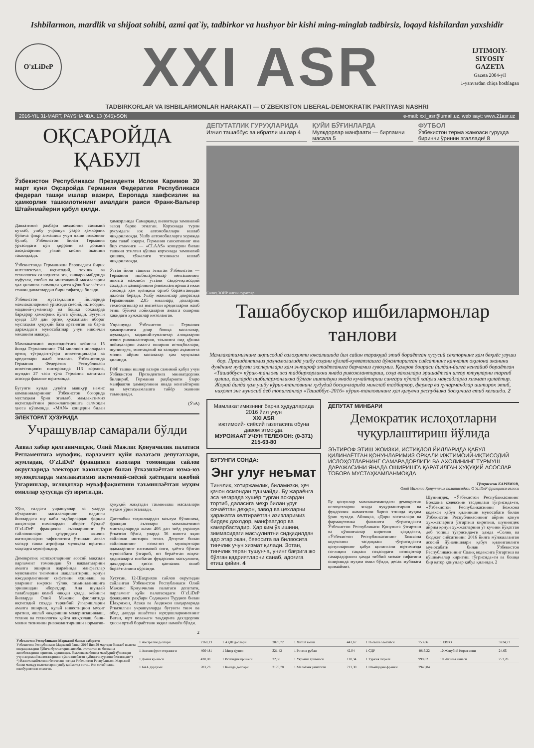Ishbilarmon, mardlik va shijoat sohibi, azmi qat`iy, tadbirkor va hushyor bir kishi ming-minglab tadbirsiz, loqayd kishilardan yaxshidir
O'zLiDeP
XXI ASR
IJTIMOIY-
SIYOSIY
GAZETA
Gazeta 2004-yil
1-yanvardan chiqa boshlagan
TADBIRKORLAR VA ISHBILARMONLAR HARAKATI — O`ZBEKISTON LIBERAL-DEMOKRATIK PARTIYASI NASHRI
2016-YIL 31-MART, PAYSHANBA. 13 (645)-SON e-mail: xxi_asr@umail.uz, web sayt: www.21asr.uz
ОҚСАРОЙДА ҚАБУЛ
Ўзбекистон Республикаси Президенти Ислом Каримов 30 март куни Оқсаройда Германия Федератив Республикаси федерал ташқи ишлар вазири, Европада хавфсизлик ва ҳамкорлик ташкилотининг амалдаги раиси Франк-Вальтер Штайнмайерни қабул қилди.
Давлатимиз раҳбари меҳмонни самимий кутлаб, ушбу учрашув ўзаро ҳамкорлик бўйича фикр алмашиш учун яхши имконият бўлиб, Ўзбекистон билан Германия ўртасидаги кўп қиррали ва доимий алоқаларнинг узвий қисми эканини таъкидлади.
Ўзбекистонда Германияни Европадаги йирик интеллектуал, иқтисодий, техник ва технологик салоҳиятга эга, халқаро майдонда нуфузли, глобал ва минтақавий масалаларни ҳал қилишга салмоқли ҳисса қўшиб келаётган етакчи давлатлардан бири сифатида билади.
Ўзбекистон мустақиллиги йилларида мамлакатларимиз ўртасида сиёсий, иқтисодий, маданий-гуманитар ва бошқа соҳаларда барқарор ҳамкорлик йўлга қўйилди. Бугунги кунда 130 дан ортиқ ҳужжатдан иборат мустаҳкам ҳуқуқий база яратилган ва барча даражадаги муносабатлар учун ишончли механизм мавжуд.
Мамлакатимиз иқтисодиётига кейинги 15 йилда Германиянинг 784 миллион доллардан ортиқ тўғридан-тўғри инвестициялари ва кредитлари жалб этилган. Ўзбекистонда Германия Федератив Республикаси инвестицияси иштирокида 113 корхона, шундан 27 таси тўла Германия капитали асосида фаолият юритмоқда.
Бугунги кунда дунёга машҳур немис компанияларининг Ўзбекистон бозорида мустаҳкам ўрин эгаллаб, мамлакатимиз иқтисодиётини ривожлантиришга салмоқли ҳисса қўшмоқда. «MAN» концерни билан ҳамкорликда Самарқанд вилоятида замонавий завод барпо этилган. Корхонада турли русумдаги юк автомобиллари ишлаб чиқарилмоқда. Ушбу автомобилларга хорижда ҳам талаб юқори. Германия саноатининг яна бир етакчиси — «CLAAS» концерни билан ташкил этилган қўшма корхонада замонавий қишлоқ хўжалиги техникаси ишлаб чиқарилмоқда.
Ўтган йили ташкил этилган Ўзбекистон — Германия ишбилармонлар кенгашининг иккита мажлиси ўтгани савдо-иқтисодий соҳадаги ҳамкорликни ривожлантиришга икки томонда ҳам қизиқиш ортиб бораётганидан далолат беради. Ушбу мажлислар доирасида Германиядан 2,85 миллиард долларлик технологиялар ва имтиёзли кредитларни жалб этиш бўйича лойиҳаларни амалга ошириш ҳақидаги ҳужжатлар имзоланган.
Учрашувда Ўзбекистон — Германия ҳамкорлигига доир бошқа масалалар, жумладан, маданий-гуманитар алоқаларни изчил ривожлантириш, таълимга оид қўшма лойиҳаларни амалга ошириш истиқболлари, шунингдек, минтақавий ва халқаро аҳамиятга молик айрим масалалар ҳам муҳокама қилинди.
ГФР ташқи ишлар вазири самимий қабул учун Ўзбекистон Президентига миннатдорлик билдириб, Германия раҳбарияти ўзаро манфаатли ҳамкорликни янада кенгайтириш ва мустаҳкамлашга тайёр эканини таъкидлади.
(ЎзА)
ЭЛЕКТОРАТ ҲУЗУРИДА
Учрашувлар самарали бўлди
Аввал хабар қилганимиздек, Олий Мажлис Қонунчилик палатаси Регламентига мувофиқ, парламент қуйи палатаси депутатлари, жумладан, O'zLiDeP фракцияси аъзолари томонидан сайлов округларида электорат вакиллари билан ўтказилаётган юзма-юз мулоқотларда мамлакатимиз ижтимоий-сиёсий ҳаётидаги ижобий ўзгаришлар, ислоҳотлар муваффақиятини таъминлаётган муҳим омиллар хусусида сўз юритилди.
Хўш, галдаги учрашувлар ва уларда кўтарилган масалаларнинг олдинги йиллардаги шу каби тадбирлардан фарқли жиҳатлари нималардан иборат бўлди? O`zLiDeP фракцияси аъзоларининг ўз сайловчилари ҳузуридаги «кичик имтиҳонлар»и тафсилотига ўтишдан аввал мазкур савол атрофида мулоҳаза юритиш мақсадга мувофиқдир.
Демократик ислоҳотларнинг асосий мақсади парламент томонидан ўз ваколатларини амалга ошириш жараёнида манфаатлар мувозанати тизимини шакллантириш, қонун ижодкорлигининг сифатини яхшилаш ва уларнинг ижроси тўлиқ таъминланишига эришишдан иборатдир. Ана шундай талаблардан келиб чиққан ҳолда, кейинги йилларда Олий Мажлис фаолиятида иқтисодий соҳада таркибий ўзгаришларни амалга ошириш, қулай инвестицион муҳит яратиш, ишлаб чиқаришни модернизациялаш, техник ва технологик қайта жиҳозлаш, банк-молия тизимини ривожлантиришни норматив-ҳуқуқий жиҳатдан таъминлаш масалалари муҳим ўрин эгаллади.
Дастлабки таҳлиллардан маълум бўлишича, фракция аъзолари мамлакатимиз минтақаларида жами 406 дан зиёд учрашув ўтказган бўлса, уларда 36 мингга яқин сайловчи иштирок этган. Депутат билан сайловчининг юзма-юз мулоқотлари одамларнинг ижтимоий онги, ҳаётга бўлган муносабати ўзгариб, юз бераётган воқеа-ҳодисаларга нисбатан фуқаролик масъулияти, дахлдорлик ҳисси қанчалик ошиб бораётганини кўрсатди.
Хусусан, 12-Шаҳрихон сайлов округидан сайланган Ўзбекистон Республикаси Олий Мажлис Қонунчилик палатаси депутати, парламент қуйи палатасидаги O`zLiDeP фракцияси раҳбари Содиқжон Турдиев билан Шаҳрихон, Асака ва Андижон шаҳарларида ўтказилган учрашувларда бугунги тинч ва обод даврда яшаётган юртдошларимизнинг Ватан, юрт келажаги тақдирига дахлдорлик ҳисси ортиб бораётгани яққол намоён бўлди.
2
ДЕПУТАТЛИК ГУРУҲЛАРИДА
Изчил ташаббус ва ибратли ишлар 4
ҚУЙИ БЎҒИНЛАРДА
Мулкдорлар манфаати — бирламчи масала 5
ФУТБОЛ
Ўзбекистон терма жамоаси гуруҳда биринчи ўринни эгаллади! 8
Солиҳ ЗОИР олган суратлар
Ташаббускор ишбилармонлар танлови
Мамлакатимизнинг иқтисодий салоҳияти юксалишида йил сайин тараққий этиб бораётган хусусий секторнинг ҳам беқиёс улуши бор. Президентимиз раҳнамолигида ушбу соҳани қўллаб-қувватлашга йўналтирилган сиёсатнинг қанчалик оқилона эканини дунёнинг нуфузли экспертлари ҳам эътироф этаётганига барчамиз гувоҳмиз. Қамров доираси йилдан-йилга кенгайиб бораётган «Ташаббус» кўрик-танлови эса тадбиркорликни янада ривожлантириш, соҳа вакиллари эришаётган илғор ютуқларни тарғиб қилиш, ёшларда ишбилармонликка бўлган иштиёқни янада кучайтириш сингари кўплаб хайрли мақсадларга хизмат қилаётир. Жорий йилда ҳам ушбу кўрик-танловнинг ҳудудий босқичларида минглаб тадбиркор, фермер ва ҳунармандлар иштирок этиб, ниҳоят энг муносиб деб топилганлар «Ташаббус-2016» кўрик-танловининг ҳал қилувчи республика босқичига етиб келишди. 2
Мамлакатимизнинг барча ҳудудларида 2016 йил учун
XXI ASR
ижтимоий- сиёсий газетасига обуна давом этмоқда.
МУРОЖААТ УЧУН ТЕЛЕФОН: (0-371) 215-63-80
БУГУНГИ СОНДА:
Энг улуғ неъмат
Тинчлик, хотиржамлик, биламизки, ҳеч қачон осмондан тушмайди. Бу жараёнга эса чегарада хушёр турган аскардан тортиб, даласига меҳр билан уруғ сочаётган деҳқон, завод ва цехларни ҳаракатга келтираётган азизларимиз бирдек дахлдор, манфаатдор ва камарбастадир. Ҳар ким ўз ишини, зиммасидаги масъулиятни сидқидилдан адо этар экан, бевосита ва билвосита тинчлик учун хизмат қилади. Зотан, тинчлик теран тушунча, унинг бағрига жо бўлган қадриятларни санаб, адоғига етиш қийин. 4
ДЕПУТАТ МИНБАРИ
Демократик ислоҳотларни чуқурлаштириш йўлида
ЭЪТИРОФ ЭТИШ ЖОИЗКИ, ИСТИҚЛОЛ ЙИЛЛАРИДА ҚАБУЛ ҚИЛИНАЁТГАН ҚОНУНЛАРИМИЗ ОРҚАЛИ ИЖТИМОИЙ-ИҚТИСОДИЙ ИСЛОҲОТЛАРНИНГ САМАРАДОРЛИГИ ВА АҲОЛИНИНГ ТУРМУШ ДАРАЖАСИНИ ЯНАДА ОШИРИШГА ҚАРАТИЛГАН ҲУҚУҚИЙ АСОСЛАР ТОБОРА МУСТАҲКАМЛАНМОҚДА
Тўлқинжон КАРИМОВ,
Олий Мажлис Қонунчилик палатасидаги O`zLiDeP фракцияси аъзоси
Бу қонунлар мамлакатимиздаги демократик ислоҳотларни янада чуқурлаштириш ва фуқаролик жамиятини барпо этишда муҳим ўрин тутади. Айниқса, «Дори воситалари ва фармацевтика фаолияти тўғрисида»ги Ўзбекистон Республикаси Қонунига ўзгартиш ва қўшимчалар киритиш ҳақида»ги, «Ўзбекистон Республикасининг Божхона кодексини тасдиқлаш тўғрисида»ги қонунларнинг қабул қилингани юртимизда соғлиқни сақлаш соҳасидаги ислоҳотлар самарадорлиги ҳамда тиббий хизмат сифатини оширишда муҳим омил бўлди, десак муболаға қилмаймиз.
Шунингдек, «Ўзбекистон Республикасининг Божхона кодексини тасдиқлаш тўғрисида»ги, «Ўзбекистон Республикасининг Божхона кодекси қабул қилиниши муносабати билан Ўзбекистон Республикасининг айрим қонун ҳужжатларига ўзгартиш киритиш, шунингдек айрим қонун ҳужжатларини ўз кучини йўқотган деб топиш тўғрисида»ги ҳамда «Солиқ ва бюджет сиёсатининг 2016 йилга мўлжалланган асосий йўналишлари қабул қилинганлиги муносабати билан Ўзбекистон Республикасининг Солиқ кодексига ўзгартиш ва қўшимчалар киритиш тўғрисида»ги ва бошқа бир қатор қонунлар қабул қилинди. 2
| Ўзбекистон Республикаси Марказий банки ахбороти Ўзбекистон Республикаси Марказий банки 2016 йил 29 мартдан бошлаб валюта операцияларни бўйича бухгалтерия ҳисоби, статистик ва божхона ҳисоботларини юритиш, шунингдек, божхона ва бошқа мажбурий тўловлари учун хорижий валюталарнинг сўмга нисбатан қуйидаги курсини белгилади:*) *) Валюта қийматини белгилаш чоғида Ўзбекистон Республикаси Марказий банки мазкур валюталарни ушбу қийматда сотиш ёки сотиб олиш мажбуриятини олмаган. | 1 Австралия доллари | 2160,13 | 1 АҚШ доллари | 2876,72 | 1 Хитой юани | 441,67 | 1 Польша злотийси | 753,86 | 1 ЕВРО | 3224,73 |
| | 1 Англия фунт стерлинги | 4064,81 | 1 Миср фунти | 321,42 | 1 Россия рубли | 42,04 | 1 СДР | 4016,22 | 10 Жанубий Корея вони | 24,65 |
| | 1 Дания кронаси | 430,80 | 1 Исландия кронаси | 22,88 | 1 Украина гривнаси | 110,34 | 1 Туркия лираси | 999,62 | 10 Япония иенаси | 253,28 |
| | 1 БАА дирҳами | 783,23 | 1 Канада доллари | 2170,78 | 1 Малайзия ринггити | 713,30 | 1 Швейцария франки | 2943,84 | | |